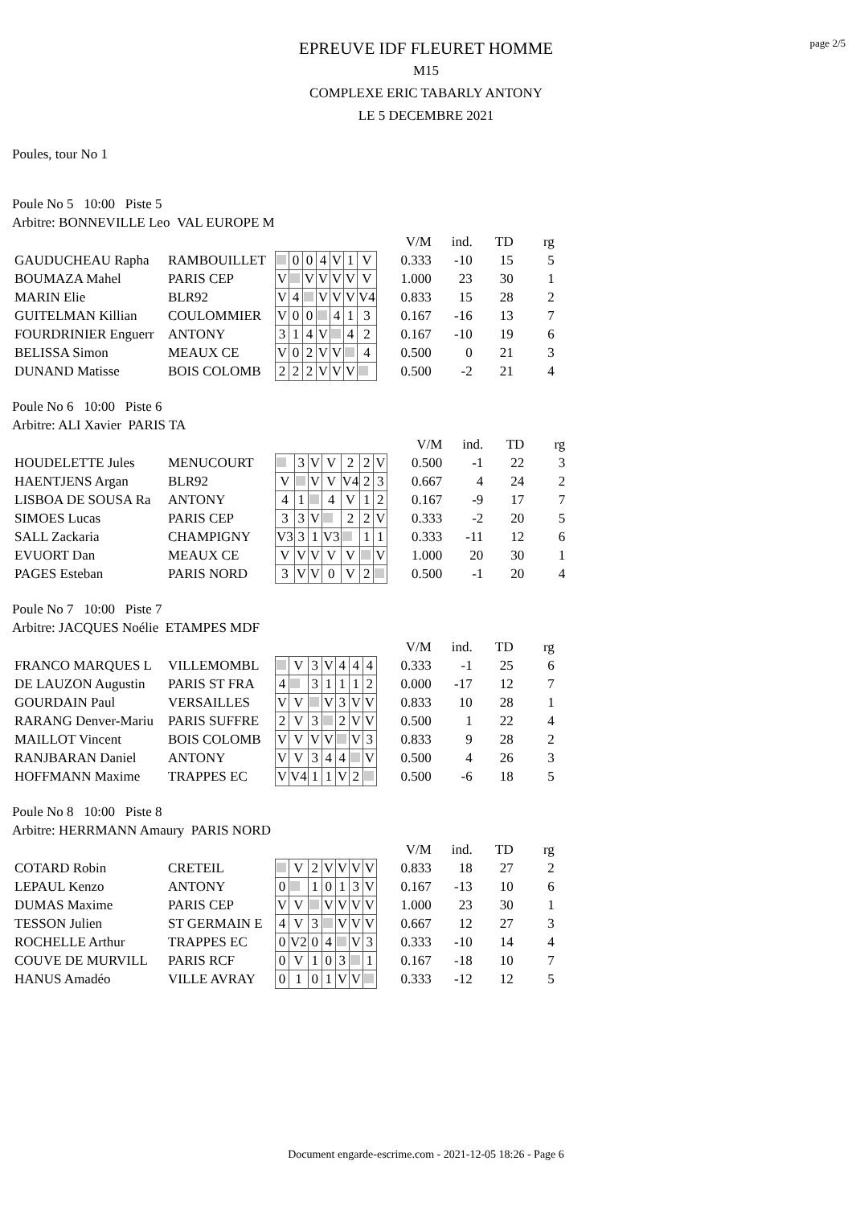page 2/5
EPREUVE IDF FLEURET HOMME
M15
COMPLEXE ERIC TABARLY ANTONY
LE 5 DECEMBRE 2021
Poules, tour No 1
Poule No 5 10:00 Piste 5
Arbitre: BONNEVILLE Leo VAL EUROPE M
| | | | | | | | | | | V/M | ind. | TD | rg |
| GAUDUCHEAU Rapha | RAMBOUILLET | | 0 | 0 | 4 | V | 1 | V | | 0.333 | -10 | 15 | 5 |
| BOUMAZA Mahel | PARIS CEP | V | | V | V | V | V | V | | 1.000 | 23 | 30 | 1 |
| MARIN Elie | BLR92 | V | 4 | | V | V | V | V4 | | 0.833 | 15 | 28 | 2 |
| GUITELMAN Killian | COULOMMIER | V | 0 | 0 | | 4 | 1 | 3 | | 0.167 | -16 | 13 | 7 |
| FOURDRINIER Enguerr | ANTONY | 3 | 1 | 4 | V | | 4 | 2 | | 0.167 | -10 | 19 | 6 |
| BELISSA Simon | MEAUX CE | V | 0 | 2 | V | V | | 4 | | 0.500 | 0 | 21 | 3 |
| DUNAND Matisse | BOIS COLOMB | 2 | 2 | 2 | V | V | V | | | 0.500 | -2 | 21 | 4 |
Poule No 6 10:00 Piste 6
Arbitre: ALI Xavier PARIS TA
| | | | | | | | | | | V/M | ind. | TD | rg |
| HOUDELETTE Jules | MENUCOURT | | 3 | V | V | 2 | 2 | V | | 0.500 | -1 | 22 | 3 |
| HAENTJENS Argan | BLR92 | V | | V | V | V4 | 2 | 3 | | 0.667 | 4 | 24 | 2 |
| LISBOA DE SOUSA Ra | ANTONY | 4 | 1 | | 4 | V | 1 | 2 | | 0.167 | -9 | 17 | 7 |
| SIMOES Lucas | PARIS CEP | 3 | 3 | V | | 2 | 2 | V | | 0.333 | -2 | 20 | 5 |
| SALL Zackaria | CHAMPIGNY | V3 | 3 | 1 | V3 | | 1 | 1 | | 0.333 | -11 | 12 | 6 |
| EVUORT Dan | MEAUX CE | V | V | V | V | V | | V | | 1.000 | 20 | 30 | 1 |
| PAGES Esteban | PARIS NORD | 3 | V | V | 0 | V | 2 | | | 0.500 | -1 | 20 | 4 |
Poule No 7 10:00 Piste 7
Arbitre: JACQUES Noélie ETAMPES MDF
| | | | | | | | | | | V/M | ind. | TD | rg |
| FRANCO MARQUES L | VILLEMOMBL | | V | 3 | V | 4 | 4 | 4 | | 0.333 | -1 | 25 | 6 |
| DE LAUZON Augustin | PARIS ST FRA | 4 | | 3 | 1 | 1 | 1 | 2 | | 0.000 | -17 | 12 | 7 |
| GOURDAIN Paul | VERSAILLES | V | V | | V | 3 | V | V | | 0.833 | 10 | 28 | 1 |
| RARANG Denver-Mariu | PARIS SUFFRE | 2 | V | 3 | | 2 | V | V | | 0.500 | 1 | 22 | 4 |
| MAILLOT Vincent | BOIS COLOMB | V | V | V | V | | V | 3 | | 0.833 | 9 | 28 | 2 |
| RANJBARAN Daniel | ANTONY | V | V | 3 | 4 | 4 | | V | | 0.500 | 4 | 26 | 3 |
| HOFFMANN Maxime | TRAPPES EC | V | V4 | 1 | 1 | V | 2 | | | 0.500 | -6 | 18 | 5 |
Poule No 8 10:00 Piste 8
Arbitre: HERRMANN Amaury PARIS NORD
| | | | | | | | | | | V/M | ind. | TD | rg |
| COTARD Robin | CRETEIL | | V | 2 | V | V | V | V | | 0.833 | 18 | 27 | 2 |
| LEPAUL Kenzo | ANTONY | 0 | | 1 | 0 | 1 | 3 | V | | 0.167 | -13 | 10 | 6 |
| DUMAS Maxime | PARIS CEP | V | V | | V | V | V | V | | 1.000 | 23 | 30 | 1 |
| TESSON Julien | ST GERMAIN E | 4 | V | 3 | | V | V | V | | 0.667 | 12 | 27 | 3 |
| ROCHELLE Arthur | TRAPPES EC | 0 | V2 | 0 | 4 | | V | 3 | | 0.333 | -10 | 14 | 4 |
| COUVE DE MURVILL | PARIS RCF | 0 | V | 1 | 0 | 3 | | 1 | | 0.167 | -18 | 10 | 7 |
| HANUS Amadéo | VILLE AVRAY | 0 | 1 | 0 | 1 | V | V | | | 0.333 | -12 | 12 | 5 |
Document engarde-escrime.com - 2021-12-05 18:26 - Page 6